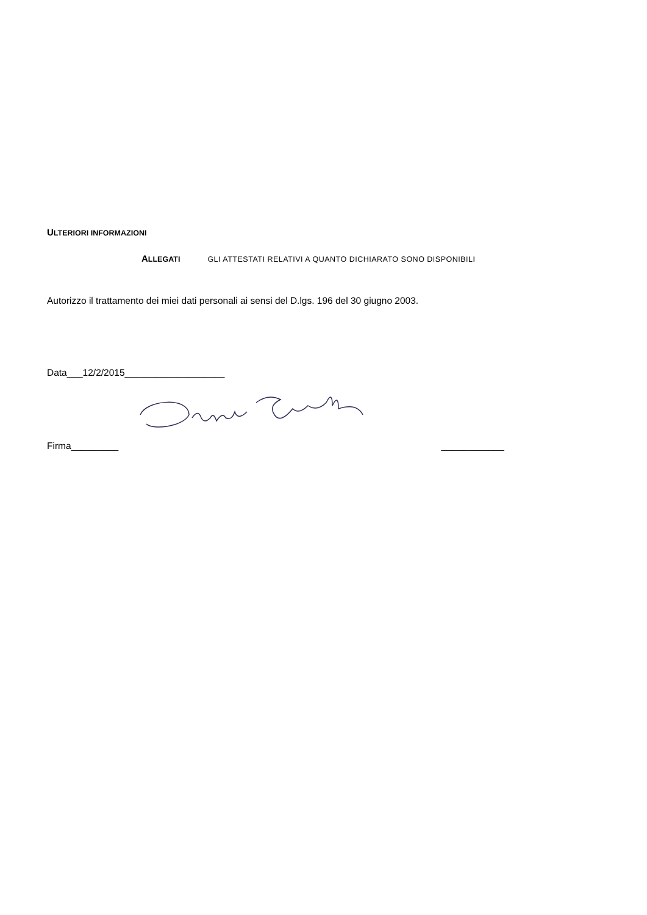ULTERIORI INFORMAZIONI
ALLEGATI GLI ATTESTATI RELATIVI A QUANTO DICHIARATO SONO DISPONIBILI
Autorizzo il trattamento dei miei dati personali ai sensi del D.lgs. 196 del 30 giugno 2003.
Data___12/2/2015___________________
Firma_________ ____________